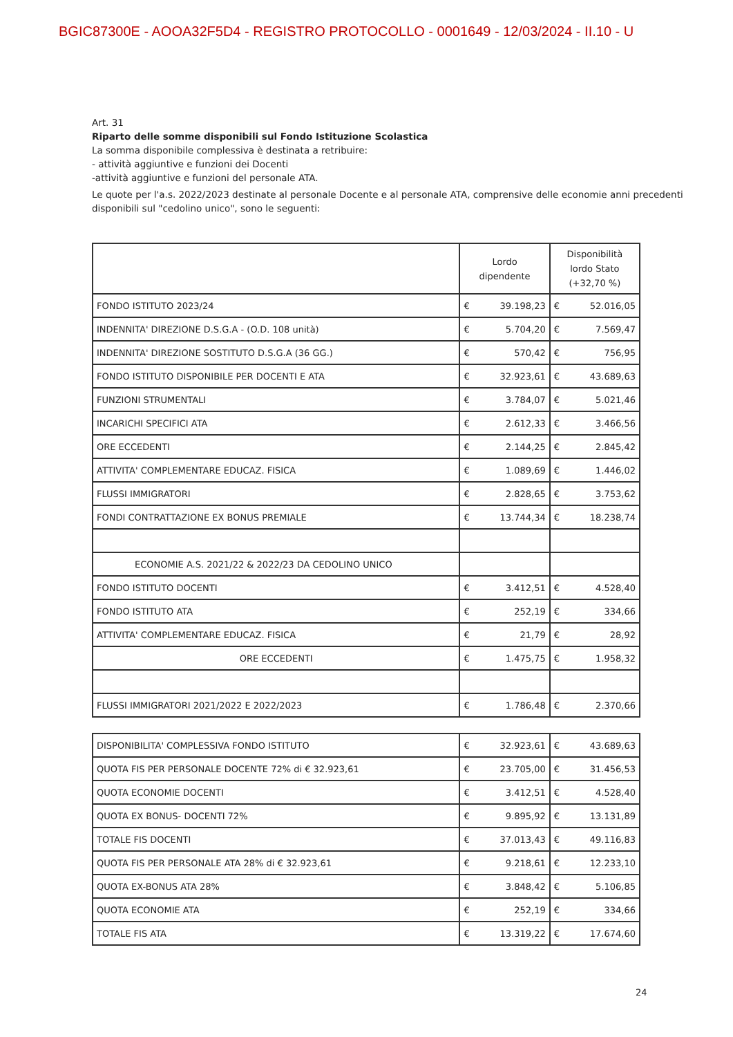BGIC87300E - AOOA32F5D4 - REGISTRO PROTOCOLLO - 0001649 - 12/03/2024 - II.10 - U
Art. 31
Riparto delle somme disponibili sul Fondo Istituzione Scolastica
La somma disponibile complessiva è destinata a retribuire:
- attività aggiuntive e funzioni dei Docenti
-attività aggiuntive e funzioni del personale ATA.
Le quote per l'a.s. 2022/2023 destinate al personale Docente e al personale ATA, comprensive delle economie anni precedenti disponibili sul "cedolino unico", sono le seguenti:
| | Lordo dipendente | | Disponibilità lordo Stato (+32,70 %) | |
| --- | --- | --- | --- | --- |
| FONDO ISTITUTO 2023/24 | € | 39.198,23 | € | 52.016,05 |
| INDENNITA' DIREZIONE D.S.G.A - (O.D. 108 unità) | € | 5.704,20 | € | 7.569,47 |
| INDENNITA' DIREZIONE SOSTITUTO D.S.G.A (36 GG.) | € | 570,42 | € | 756,95 |
| FONDO ISTITUTO DISPONIBILE PER DOCENTI E ATA | € | 32.923,61 | € | 43.689,63 |
| FUNZIONI STRUMENTALI | € | 3.784,07 | € | 5.021,46 |
| INCARICHI SPECIFICI ATA | € | 2.612,33 | € | 3.466,56 |
| ORE ECCEDENTI | € | 2.144,25 | € | 2.845,42 |
| ATTIVITA' COMPLEMENTARE EDUCAZ. FISICA | € | 1.089,69 | € | 1.446,02 |
| FLUSSI IMMIGRATORI | € | 2.828,65 | € | 3.753,62 |
| FONDI CONTRATTAZIONE EX BONUS PREMIALE | € | 13.744,34 | € | 18.238,74 |
| ECONOMIE A.S. 2021/22 & 2022/23 DA CEDOLINO UNICO | | | | |
| FONDO ISTITUTO DOCENTI | € | 3.412,51 | € | 4.528,40 |
| FONDO ISTITUTO ATA | € | 252,19 | € | 334,66 |
| ATTIVITA' COMPLEMENTARE EDUCAZ. FISICA | € | 21,79 | € | 28,92 |
| ORE ECCEDENTI | € | 1.475,75 | € | 1.958,32 |
| FLUSSI IMMIGRATORI 2021/2022 E 2022/2023 | € | 1.786,48 | € | 2.370,66 |
| DISPONIBILITA' COMPLESSIVA FONDO ISTITUTO | € | 32.923,61 | € | 43.689,63 |
| QUOTA FIS PER PERSONALE DOCENTE 72% di € 32.923,61 | € | 23.705,00 | € | 31.456,53 |
| QUOTA ECONOMIE DOCENTI | € | 3.412,51 | € | 4.528,40 |
| QUOTA EX BONUS- DOCENTI 72% | € | 9.895,92 | € | 13.131,89 |
| TOTALE FIS DOCENTI | € | 37.013,43 | € | 49.116,83 |
| QUOTA FIS PER PERSONALE ATA 28% di € 32.923,61 | € | 9.218,61 | € | 12.233,10 |
| QUOTA EX-BONUS ATA 28% | € | 3.848,42 | € | 5.106,85 |
| QUOTA ECONOMIE ATA | € | 252,19 | € | 334,66 |
| TOTALE FIS ATA | € | 13.319,22 | € | 17.674,60 |
24